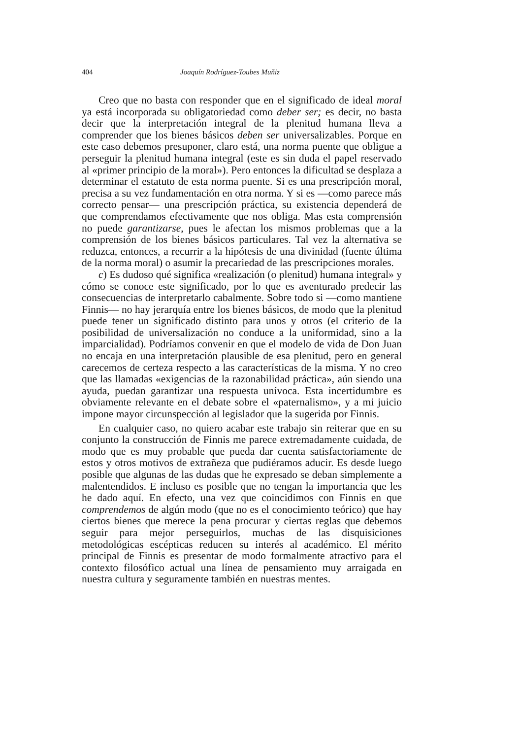404 Joaquín Rodríguez-Toubes Muñiz
Creo que no basta con responder que en el significado de ideal moral ya está incorporada su obligatoriedad como deber ser; es decir, no basta decir que la interpretación integral de la plenitud humana lleva a comprender que los bienes básicos deben ser universalizables. Porque en este caso debemos presuponer, claro está, una norma puente que obligue a perseguir la plenitud humana integral (este es sin duda el papel reservado al «primer principio de la moral»). Pero entonces la dificultad se desplaza a determinar el estatuto de esta norma puente. Si es una prescripción moral, precisa a su vez fundamentación en otra norma. Y si es —como parece más correcto pensar— una prescripción práctica, su existencia dependerá de que comprendamos efectivamente que nos obliga. Mas esta comprensión no puede garantizarse, pues le afectan los mismos problemas que a la comprensión de los bienes básicos particulares. Tal vez la alternativa se reduzca, entonces, a recurrir a la hipótesis de una divinidad (fuente última de la norma moral) o asumir la precariedad de las prescripciones morales.
c) Es dudoso qué significa «realización (o plenitud) humana integral» y cómo se conoce este significado, por lo que es aventurado predecir las consecuencias de interpretarlo cabalmente. Sobre todo si —como mantiene Finnis— no hay jerarquía entre los bienes básicos, de modo que la plenitud puede tener un significado distinto para unos y otros (el criterio de la posibilidad de universalización no conduce a la uniformidad, sino a la imparcialidad). Podríamos convenir en que el modelo de vida de Don Juan no encaja en una interpretación plausible de esa plenitud, pero en general carecemos de certeza respecto a las características de la misma. Y no creo que las llamadas «exigencias de la razonabilidad práctica», aún siendo una ayuda, puedan garantizar una respuesta unívoca. Esta incertidumbre es obviamente relevante en el debate sobre el «paternalismo», y a mi juicio impone mayor circunspección al legislador que la sugerida por Finnis.
En cualquier caso, no quiero acabar este trabajo sin reiterar que en su conjunto la construcción de Finnis me parece extremadamente cuidada, de modo que es muy probable que pueda dar cuenta satisfactoriamente de estos y otros motivos de extrañeza que pudiéramos aducir. Es desde luego posible que algunas de las dudas que he expresado se deban simplemente a malentendidos. E incluso es posible que no tengan la importancia que les he dado aquí. En efecto, una vez que coincidimos con Finnis en que comprendemos de algún modo (que no es el conocimiento teórico) que hay ciertos bienes que merece la pena procurar y ciertas reglas que debemos seguir para mejor perseguirlos, muchas de las disquisiciones metodológicas escépticas reducen su interés al académico. El mérito principal de Finnis es presentar de modo formalmente atractivo para el contexto filosófico actual una línea de pensamiento muy arraigada en nuestra cultura y seguramente también en nuestras mentes.